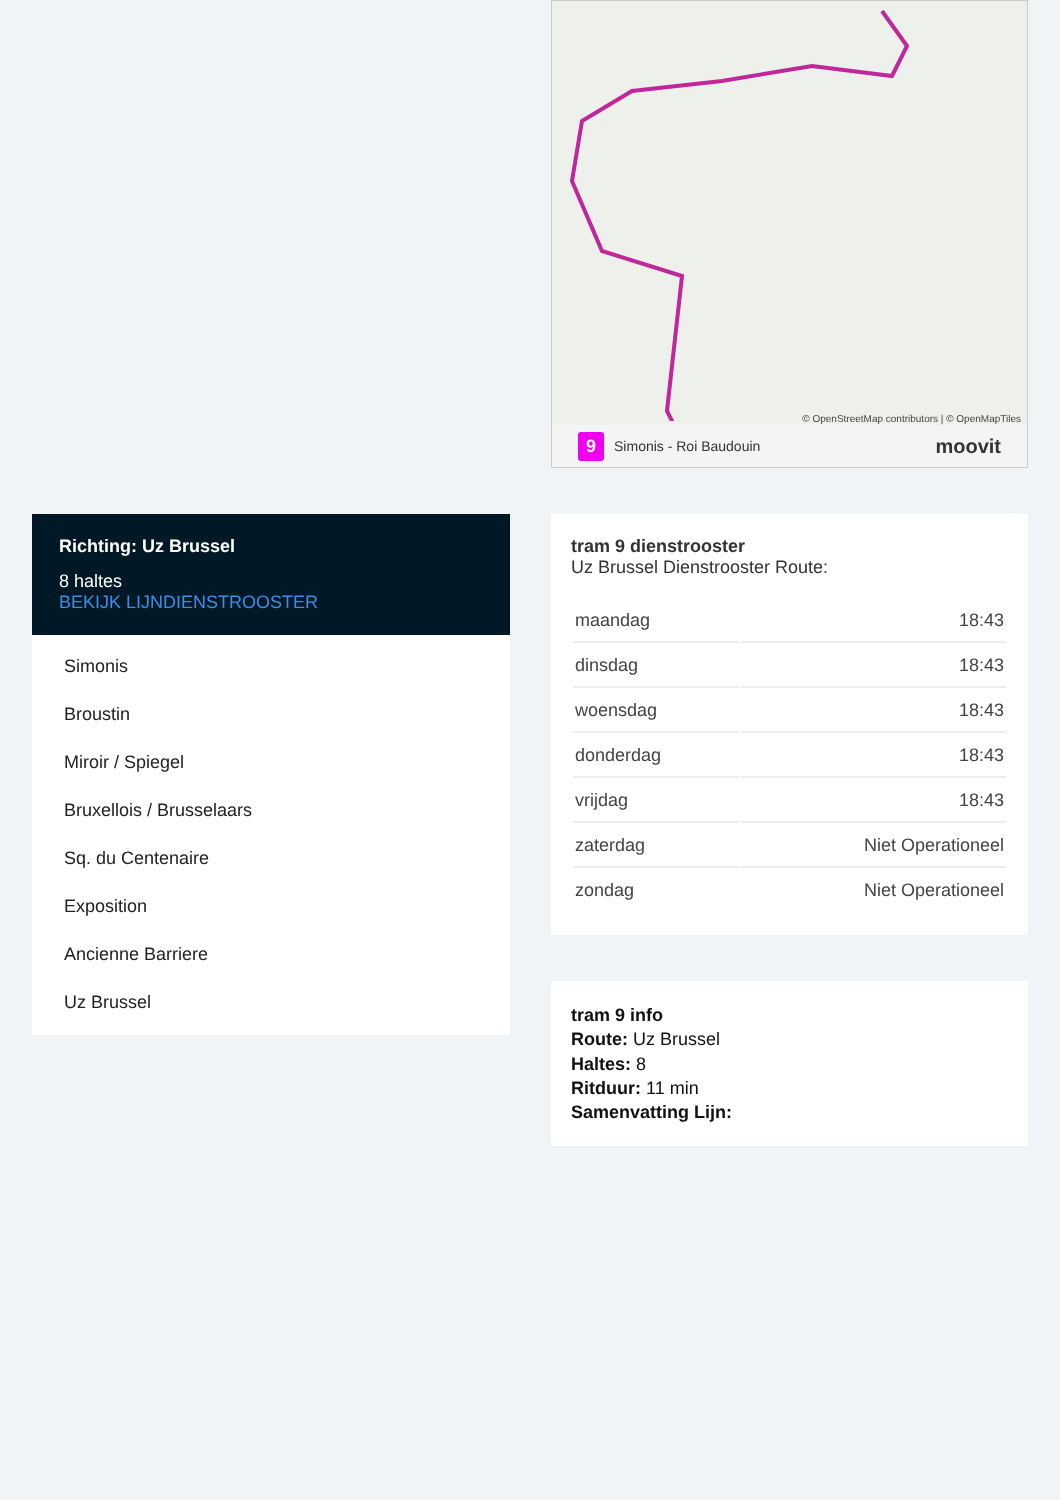Richting: Uz Brussel
8 haltes
BEKIJK LIJNDIENSTROOSTER
Simonis
Broustin
Miroir / Spiegel
Bruxellois / Brusselaars
Sq. du Centenaire
Exposition
Ancienne Barriere
Uz Brussel
© OpenStreetMap contributors | © OpenMapTiles
9 Simonis - Roi Baudouin moovit
tram 9 dienstrooster
Uz Brussel Dienstrooster Route:
| maandag | 18:43 |
| dinsdag | 18:43 |
| woensdag | 18:43 |
| donderdag | 18:43 |
| vrijdag | 18:43 |
| zaterdag | Niet Operationeel |
| zondag | Niet Operationeel |
tram 9 info
Route: Uz Brussel
Haltes: 8
Ritduur: 11 min
Samenvatting Lijn: